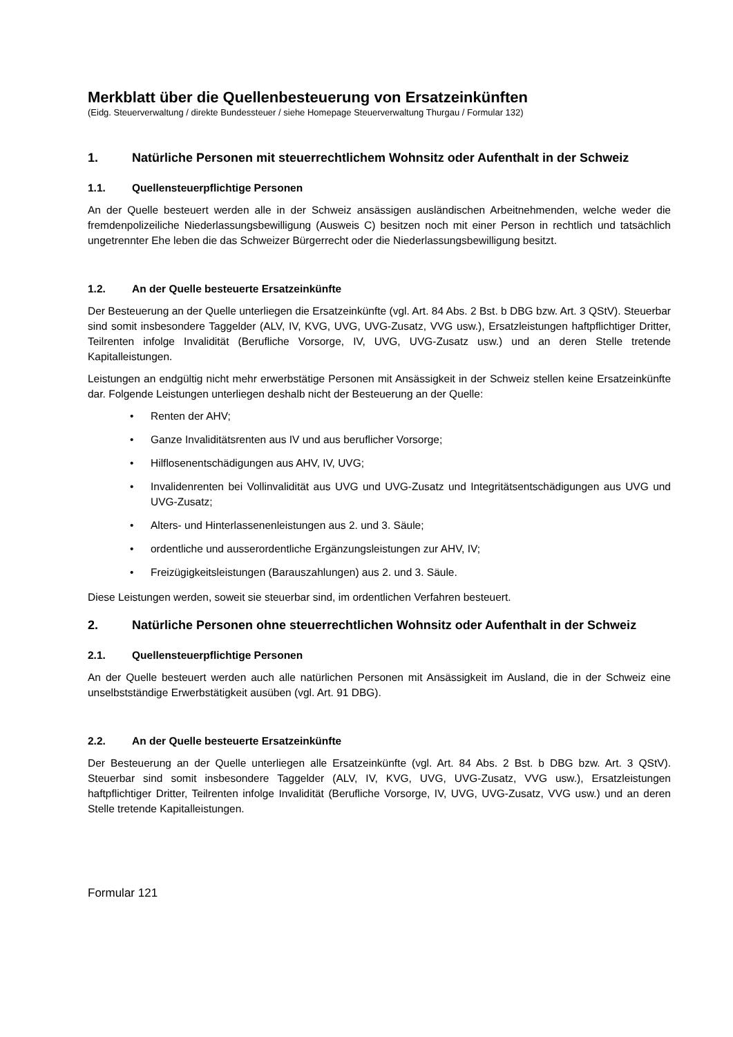Merkblatt über die Quellenbesteuerung von Ersatzeinkünften
(Eidg. Steuerverwaltung / direkte Bundessteuer / siehe Homepage Steuerverwaltung Thurgau / Formular 132)
1. Natürliche Personen mit steuerrechtlichem Wohnsitz oder Aufenthalt in der Schweiz
1.1. Quellensteuerpflichtige Personen
An der Quelle besteuert werden alle in der Schweiz ansässigen ausländischen Arbeitnehmenden, welche weder die fremdenpolizeiliche Niederlassungsbewilligung (Ausweis C) besitzen noch mit einer Person in rechtlich und tatsächlich ungetrennter Ehe leben die das Schweizer Bürgerrecht oder die Niederlassungsbewilligung besitzt.
1.2. An der Quelle besteuerte Ersatzeinkünfte
Der Besteuerung an der Quelle unterliegen die Ersatzeinkünfte (vgl. Art. 84 Abs. 2 Bst. b DBG bzw. Art. 3 QStV). Steuerbar sind somit insbesondere Taggelder (ALV, IV, KVG, UVG, UVG-Zusatz, VVG usw.), Ersatzleistungen haftpflichtiger Dritter, Teilrenten infolge Invalidität (Berufliche Vorsorge, IV, UVG, UVG-Zusatz usw.) und an deren Stelle tretende Kapitalleistungen.
Leistungen an endgültig nicht mehr erwerbstätige Personen mit Ansässigkeit in der Schweiz stellen keine Ersatzeinkünfte dar. Folgende Leistungen unterliegen deshalb nicht der Besteuerung an der Quelle:
• Renten der AHV;
• Ganze Invaliditätsrenten aus IV und aus beruflicher Vorsorge;
• Hilflosenentschädigungen aus AHV, IV, UVG;
• Invalidenrenten bei Vollinvalidität aus UVG und UVG-Zusatz und Integritätsentschädigungen aus UVG und UVG-Zusatz;
• Alters- und Hinterlassenenleistungen aus 2. und 3. Säule;
• ordentliche und ausserordentliche Ergänzungsleistungen zur AHV, IV;
• Freizügigkeitsleistungen (Barauszahlungen) aus 2. und 3. Säule.
Diese Leistungen werden, soweit sie steuerbar sind, im ordentlichen Verfahren besteuert.
2. Natürliche Personen ohne steuerrechtlichen Wohnsitz oder Aufenthalt in der Schweiz
2.1. Quellensteuerpflichtige Personen
An der Quelle besteuert werden auch alle natürlichen Personen mit Ansässigkeit im Ausland, die in der Schweiz eine unselbstständige Erwerbstätigkeit ausüben (vgl. Art. 91 DBG).
2.2. An der Quelle besteuerte Ersatzeinkünfte
Der Besteuerung an der Quelle unterliegen alle Ersatzeinkünfte (vgl. Art. 84 Abs. 2 Bst. b DBG bzw. Art. 3 QStV). Steuerbar sind somit insbesondere Taggelder (ALV, IV, KVG, UVG, UVG-Zusatz, VVG usw.), Ersatzleistungen haftpflichtiger Dritter, Teilrenten infolge Invalidität (Berufliche Vorsorge, IV, UVG, UVG-Zusatz, VVG usw.) und an deren Stelle tretende Kapitalleistungen.
Formular 121